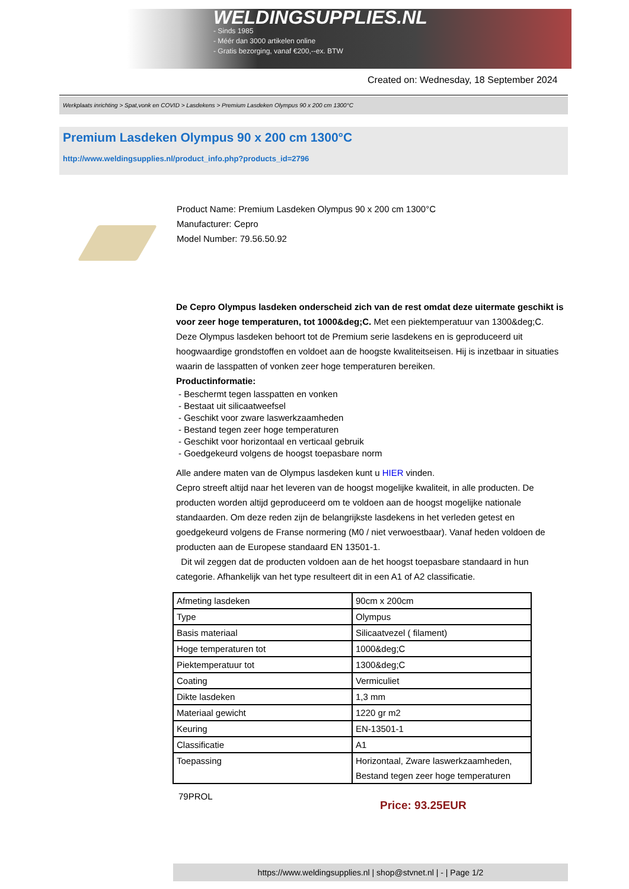WELDINGSUPPLIES.NL
- Sinds 1985
- Méér dan 3000 artikelen online
- Gratis bezorging, vanaf €200,--ex. BTW
Created on: Wednesday, 18 September 2024
Werkplaats inrichting > Spat,vonk en COVID > Lasdekens > Premium Lasdeken Olympus 90 x 200 cm 1300°C
Premium Lasdeken Olympus 90 x 200 cm 1300°C
http://www.weldingsupplies.nl/product_info.php?products_id=2796
Product Name: Premium Lasdeken Olympus 90 x 200 cm 1300°C
Manufacturer: Cepro
Model Number: 79.56.50.92
De Cepro Olympus lasdeken onderscheid zich van de rest omdat deze uitermate geschikt is voor zeer hoge temperaturen, tot 1000&deg;C. Met een piektemperatuur van 1300&deg;C. Deze Olympus lasdeken behoort tot de Premium serie lasdekens en is geproduceerd uit hoogwaardige grondstoffen en voldoet aan de hoogste kwaliteitseisen. Hij is inzetbaar in situaties waarin de lasspatten of vonken zeer hoge temperaturen bereiken.
Productinformatie:
- Beschermt tegen lasspatten en vonken
- Bestaat uit silicaatweefsel
- Geschikt voor zware laswerkzaamheden
- Bestand tegen zeer hoge temperaturen
- Geschikt voor horizontaal en verticaal gebruik
- Goedgekeurd volgens de hoogst toepasbare norm
Alle andere maten van de Olympus lasdeken kunt u HIER vinden.
Cepro streeft altijd naar het leveren van de hoogst mogelijke kwaliteit, in alle producten. De producten worden altijd geproduceerd om te voldoen aan de hoogst mogelijke nationale standaarden. Om deze reden zijn de belangrijkste lasdekens in het verleden getest en goedgekeurd volgens de Franse normering (M0 / niet verwoestbaar). Vanaf heden voldoen de producten aan de Europese standaard EN 13501-1.
Dit wil zeggen dat de producten voldoen aan de het hoogst toepasbare standaard in hun categorie. Afhankelijk van het type resulteert dit in een A1 of A2 classificatie.
| Afmeting lasdeken | 90cm x 200cm |
| Type | Olympus |
| Basis materiaal | Silicaatvezel ( filament) |
| Hoge temperaturen tot | 1000&deg;C |
| Piektemperatuur tot | 1300&deg;C |
| Coating | Vermiculiet |
| Dikte lasdeken | 1,3 mm |
| Materiaal gewicht | 1220 gr m2 |
| Keuring | EN-13501-1 |
| Classificatie | A1 |
| Toepassing | Horizontaal, Zware laswerkzaamheden, Bestand tegen zeer hoge temperaturen |
79PROL
Price: 93.25EUR
https://www.weldingsupplies.nl | shop@stvnet.nl | - | Page 1/2